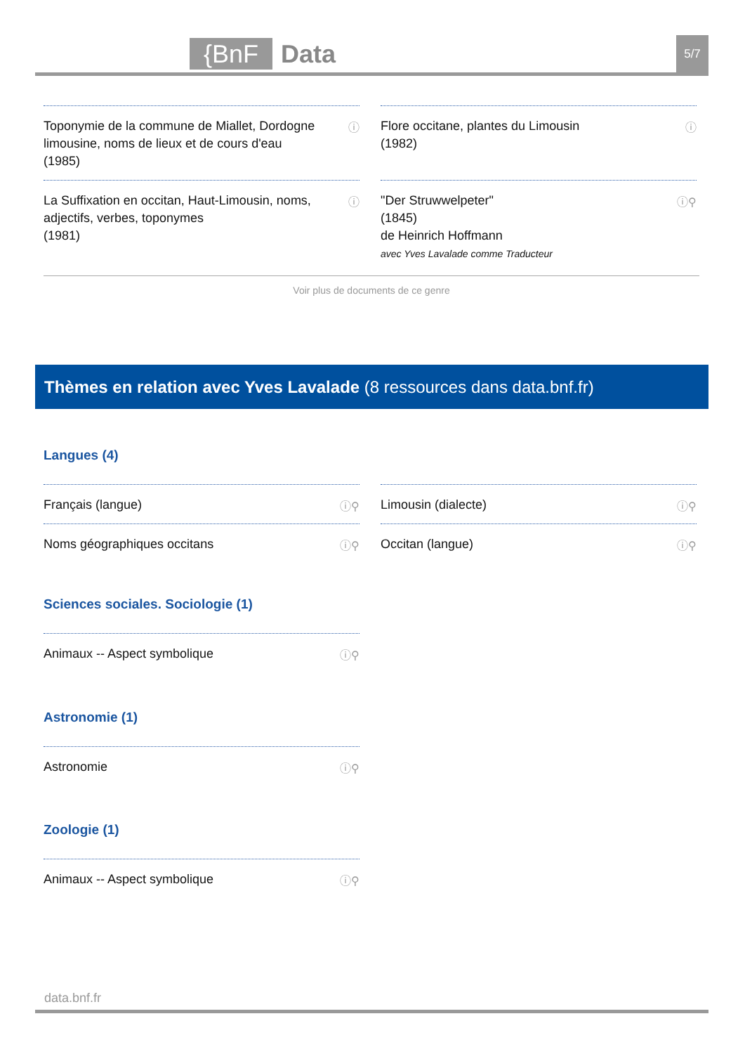{BnF Data 5/7
Toponymie de la commune de Miallet, Dordogne limousine, noms de lieux et de cours d'eau
(1985)
ⓘ
Flore occitane, plantes du Limousin
(1982)
ⓘ
La Suffixation en occitan, Haut-Limousin, noms, adjectifs, verbes, toponymes
(1981)
ⓘ
"Der Struwwelpeter"
(1845)
de Heinrich Hoffmann
avec Yves Lavalade comme Traducteur
ⓘ⚲
Voir plus de documents de ce genre
Thèmes en relation avec Yves Lavalade (8 ressources dans data.bnf.fr)
Langues (4)
Français (langue) ⓘ⚲
Limousin (dialecte) ⓘ⚲
Noms géographiques occitans ⓘ⚲
Occitan (langue) ⓘ⚲
Sciences sociales. Sociologie (1)
Animaux -- Aspect symbolique ⓘ⚲
Astronomie (1)
Astronomie ⓘ⚲
Zoologie (1)
Animaux -- Aspect symbolique ⓘ⚲
data.bnf.fr